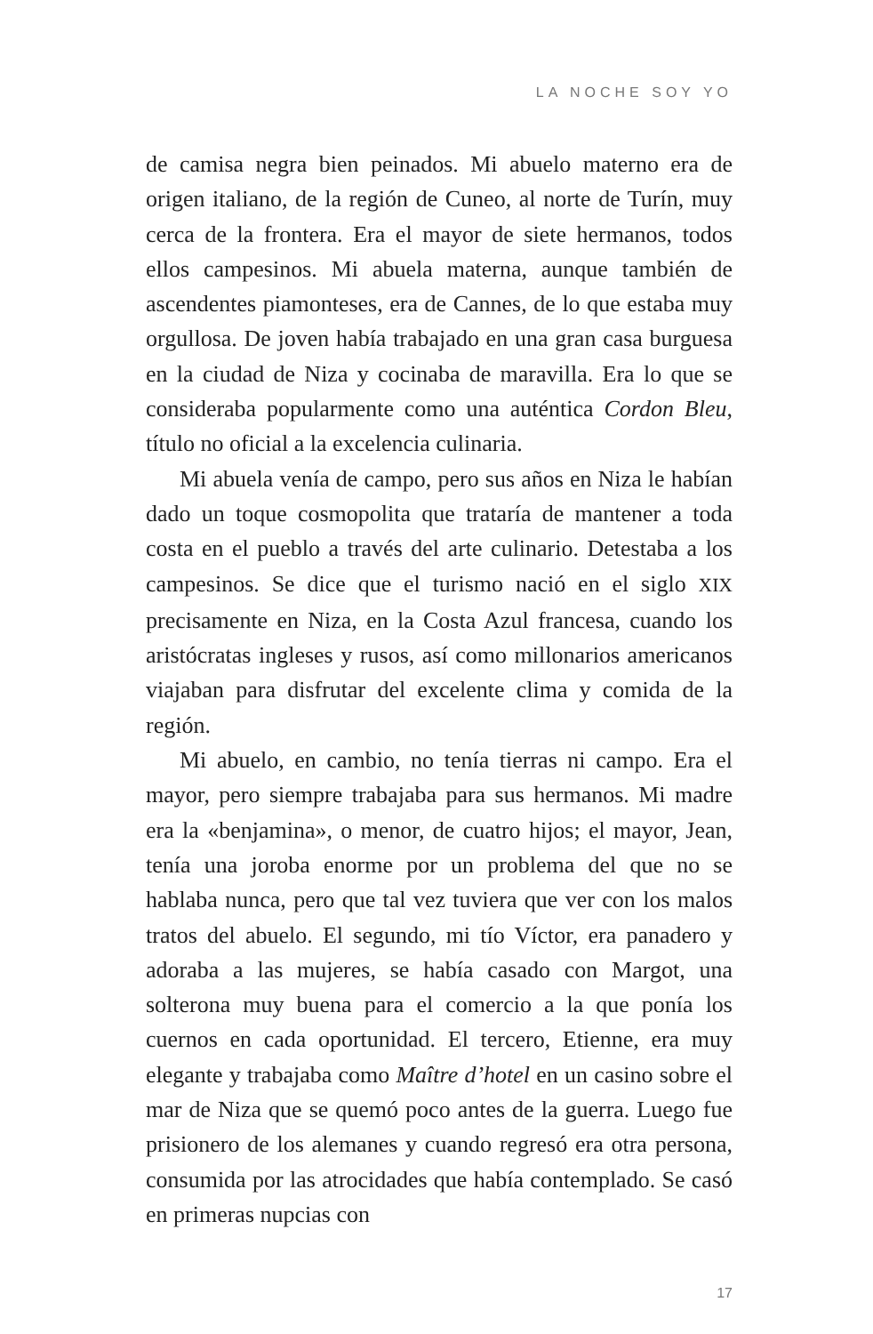LA NOCHE SOY YO
de camisa negra bien peinados. Mi abuelo materno era de origen italiano, de la región de Cuneo, al norte de Turín, muy cerca de la frontera. Era el mayor de siete hermanos, todos ellos campesinos. Mi abuela materna, aunque también de ascendentes piamonteses, era de Cannes, de lo que estaba muy orgullosa. De joven había trabajado en una gran casa burguesa en la ciudad de Niza y cocinaba de maravilla. Era lo que se consideraba popularmente como una auténtica Cordon Bleu, título no oficial a la excelencia culinaria.
Mi abuela venía de campo, pero sus años en Niza le habían dado un toque cosmopolita que trataría de mantener a toda costa en el pueblo a través del arte culinario. Detestaba a los campesinos. Se dice que el turismo nació en el siglo XIX precisamente en Niza, en la Costa Azul francesa, cuando los aristócratas ingleses y rusos, así como millonarios americanos viajaban para disfrutar del excelente clima y comida de la región.
Mi abuelo, en cambio, no tenía tierras ni campo. Era el mayor, pero siempre trabajaba para sus hermanos. Mi madre era la «benjamina», o menor, de cuatro hijos; el mayor, Jean, tenía una joroba enorme por un problema del que no se hablaba nunca, pero que tal vez tuviera que ver con los malos tratos del abuelo. El segundo, mi tío Víctor, era panadero y adoraba a las mujeres, se había casado con Margot, una solterona muy buena para el comercio a la que ponía los cuernos en cada oportunidad. El tercero, Etienne, era muy elegante y trabajaba como Maître d’hotel en un casino sobre el mar de Niza que se quemó poco antes de la guerra. Luego fue prisionero de los alemanes y cuando regresó era otra persona, consumida por las atrocidades que había contemplado. Se casó en primeras nupcias con
17